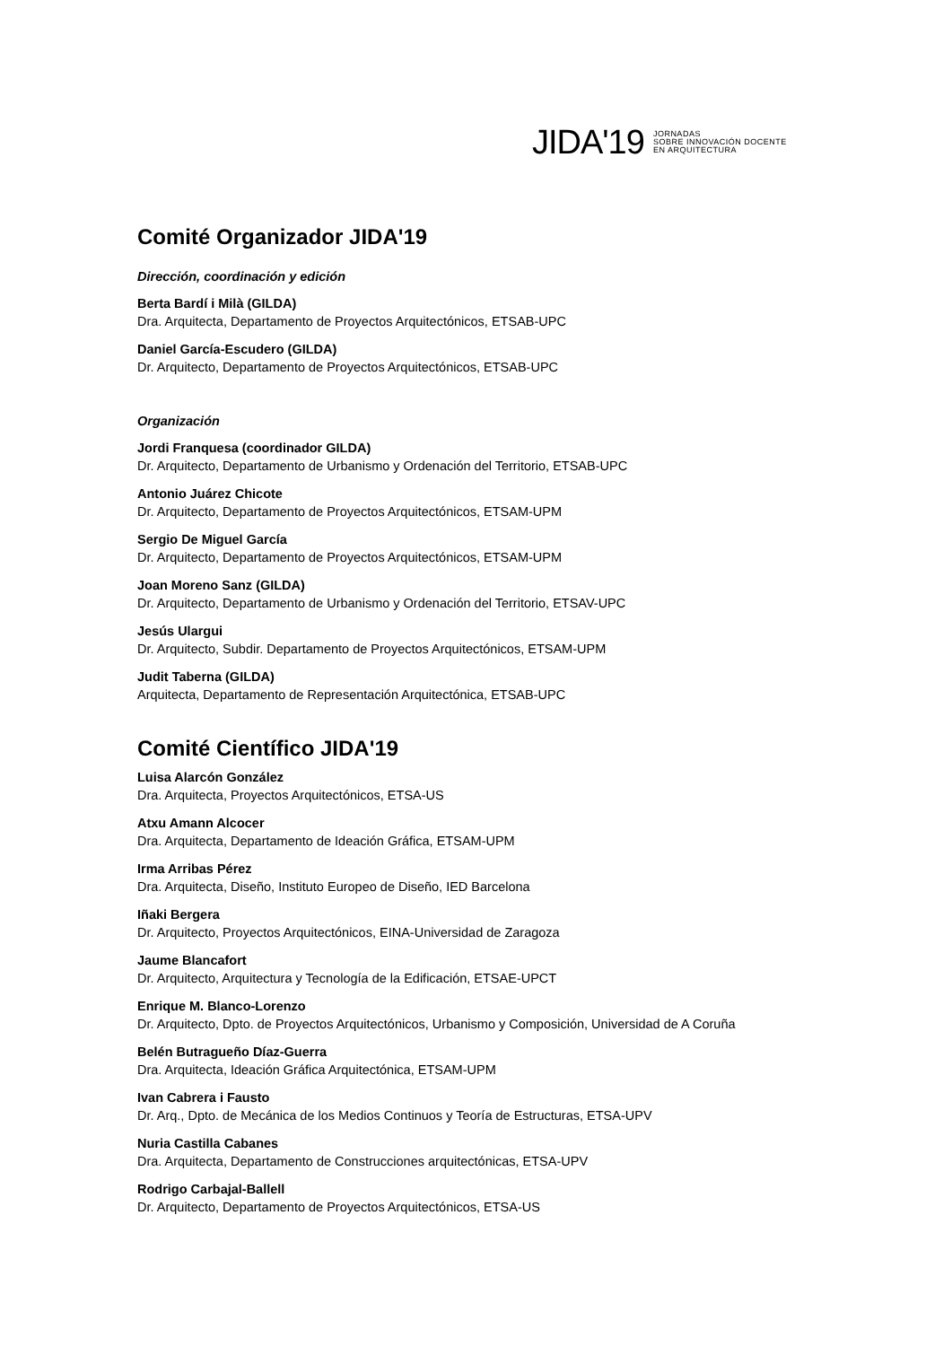JIDA'19 JORNADAS
SOBRE INNOVACIÓN DOCENTE
EN ARQUITECTURA
Comité Organizador JIDA'19
Dirección, coordinación y edición
Berta Bardí i Milà (GILDA)
Dra. Arquitecta, Departamento de Proyectos Arquitectónicos, ETSAB-UPC
Daniel García-Escudero (GILDA)
Dr. Arquitecto, Departamento de Proyectos Arquitectónicos, ETSAB-UPC
Organización
Jordi Franquesa (coordinador GILDA)
Dr. Arquitecto, Departamento de Urbanismo y Ordenación del Territorio, ETSAB-UPC
Antonio Juárez Chicote
Dr. Arquitecto, Departamento de Proyectos Arquitectónicos, ETSAM-UPM
Sergio De Miguel García
Dr. Arquitecto, Departamento de Proyectos Arquitectónicos, ETSAM-UPM
Joan Moreno Sanz (GILDA)
Dr. Arquitecto, Departamento de Urbanismo y Ordenación del Territorio, ETSAV-UPC
Jesús Ulargui
Dr. Arquitecto, Subdir. Departamento de Proyectos Arquitectónicos, ETSAM-UPM
Judit Taberna (GILDA)
Arquitecta, Departamento de Representación Arquitectónica, ETSAB-UPC
Comité Científico JIDA'19
Luisa Alarcón González
Dra. Arquitecta, Proyectos Arquitectónicos, ETSA-US
Atxu Amann Alcocer
Dra. Arquitecta, Departamento de Ideación Gráfica, ETSAM-UPM
Irma Arribas Pérez
Dra. Arquitecta, Diseño, Instituto Europeo de Diseño, IED Barcelona
Iñaki Bergera
Dr. Arquitecto, Proyectos Arquitectónicos, EINA-Universidad de Zaragoza
Jaume Blancafort
Dr. Arquitecto, Arquitectura y Tecnología de la Edificación, ETSAE-UPCT
Enrique M. Blanco-Lorenzo
Dr. Arquitecto, Dpto. de Proyectos Arquitectónicos, Urbanismo y Composición, Universidad de A Coruña
Belén Butragueño Díaz-Guerra
Dra. Arquitecta, Ideación Gráfica Arquitectónica, ETSAM-UPM
Ivan Cabrera i Fausto
Dr. Arq., Dpto. de Mecánica de los Medios Continuos y Teoría de Estructuras, ETSA-UPV
Nuria Castilla Cabanes
Dra. Arquitecta, Departamento de Construcciones arquitectónicas, ETSA-UPV
Rodrigo Carbajal-Ballell
Dr. Arquitecto, Departamento de Proyectos Arquitectónicos, ETSA-US